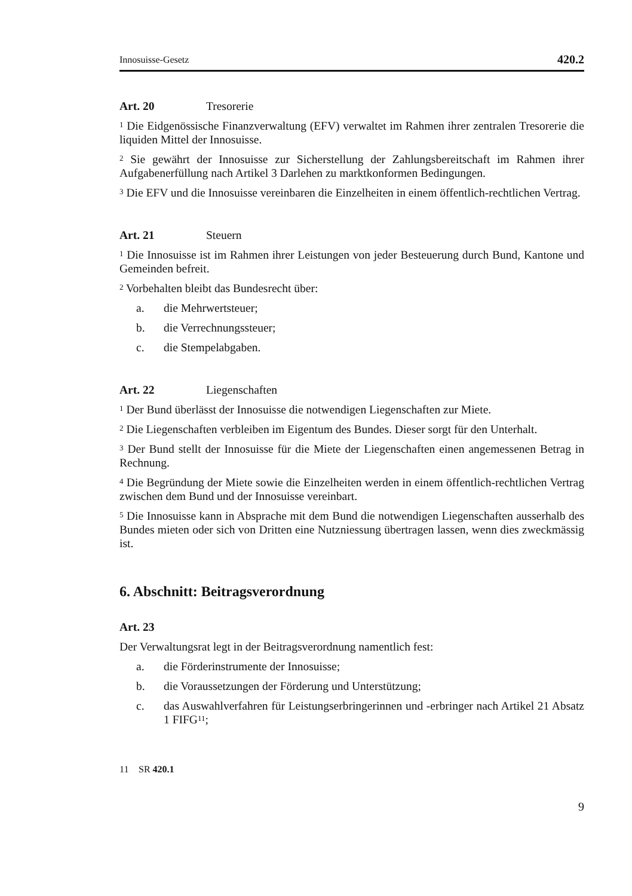Innosuisse-Gesetz 420.2
Art. 20 Tresorerie
<sup>1</sup> Die Eidgenössische Finanzverwaltung (EFV) verwaltet im Rahmen ihrer zentralen Tresorerie die liquiden Mittel der Innosuisse.
<sup>2</sup> Sie gewährt der Innosuisse zur Sicherstellung der Zahlungsbereitschaft im Rahmen ihrer Aufgabenerfüllung nach Artikel 3 Darlehen zu marktkonformen Bedingungen.
<sup>3</sup> Die EFV und die Innosuisse vereinbaren die Einzelheiten in einem öffentlich-rechtlichen Vertrag.
Art. 21 Steuern
<sup>1</sup> Die Innosuisse ist im Rahmen ihrer Leistungen von jeder Besteuerung durch Bund, Kantone und Gemeinden befreit.
<sup>2</sup> Vorbehalten bleibt das Bundesrecht über:
a. die Mehrwertsteuer;
b. die Verrechnungssteuer;
c. die Stempelabgaben.
Art. 22 Liegenschaften
<sup>1</sup> Der Bund überlässt der Innosuisse die notwendigen Liegenschaften zur Miete.
<sup>2</sup> Die Liegenschaften verbleiben im Eigentum des Bundes. Dieser sorgt für den Unterhalt.
<sup>3</sup> Der Bund stellt der Innosuisse für die Miete der Liegenschaften einen angemessenen Betrag in Rechnung.
<sup>4</sup> Die Begründung der Miete sowie die Einzelheiten werden in einem öffentlich-rechtlichen Vertrag zwischen dem Bund und der Innosuisse vereinbart.
<sup>5</sup> Die Innosuisse kann in Absprache mit dem Bund die notwendigen Liegenschaften ausserhalb des Bundes mieten oder sich von Dritten eine Nutzniessung übertragen lassen, wenn dies zweckmässig ist.
6. Abschnitt: Beitragsverordnung
Art. 23
Der Verwaltungsrat legt in der Beitragsverordnung namentlich fest:
a. die Förderinstrumente der Innosuisse;
b. die Voraussetzungen der Förderung und Unterstützung;
c. das Auswahlverfahren für Leistungserbringerinnen und -erbringer nach Artikel 21 Absatz 1 FIFG<sup>11</sup>;
11 SR 420.1
9